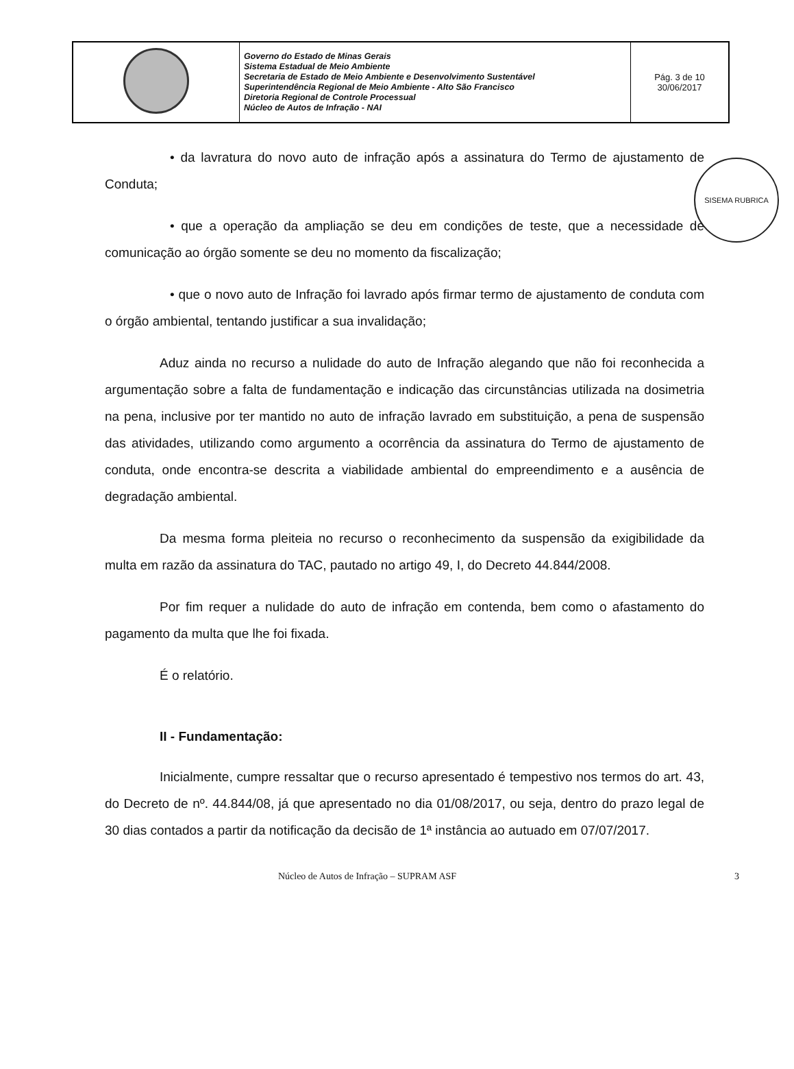| | Governo do Estado de Minas Gerais Sistema Estadual de Meio Ambiente Secretaria de Estado de Meio Ambiente e Desenvolvimento Sustentável Superintendência Regional de Meio Ambiente - Alto São Francisco Diretoria Regional de Controle Processual Núcleo de Autos de Infração - NAI | Pág. 3 de 10 30/06/2017 |
SISEMA RUBRICA
• da lavratura do novo auto de infração após a assinatura do Termo de ajustamento de Conduta;
• que a operação da ampliação se deu em condições de teste, que a necessidade de comunicação ao órgão somente se deu no momento da fiscalização;
• que o novo auto de Infração foi lavrado após firmar termo de ajustamento de conduta com o órgão ambiental, tentando justificar a sua invalidação;
Aduz ainda no recurso a nulidade do auto de Infração alegando que não foi reconhecida a argumentação sobre a falta de fundamentação e indicação das circunstâncias utilizada na dosimetria na pena, inclusive por ter mantido no auto de infração lavrado em substituição, a pena de suspensão das atividades, utilizando como argumento a ocorrência da assinatura do Termo de ajustamento de conduta, onde encontra-se descrita a viabilidade ambiental do empreendimento e a ausência de degradação ambiental.
Da mesma forma pleiteia no recurso o reconhecimento da suspensão da exigibilidade da multa em razão da assinatura do TAC, pautado no artigo 49, I, do Decreto 44.844/2008.
Por fim requer a nulidade do auto de infração em contenda, bem como o afastamento do pagamento da multa que lhe foi fixada.
É o relatório.
II - Fundamentação:
Inicialmente, cumpre ressaltar que o recurso apresentado é tempestivo nos termos do art. 43, do Decreto de nº. 44.844/08, já que apresentado no dia 01/08/2017, ou seja, dentro do prazo legal de 30 dias contados a partir da notificação da decisão de 1ª instância ao autuado em 07/07/2017.
Núcleo de Autos de Infração – SUPRAM ASF 3